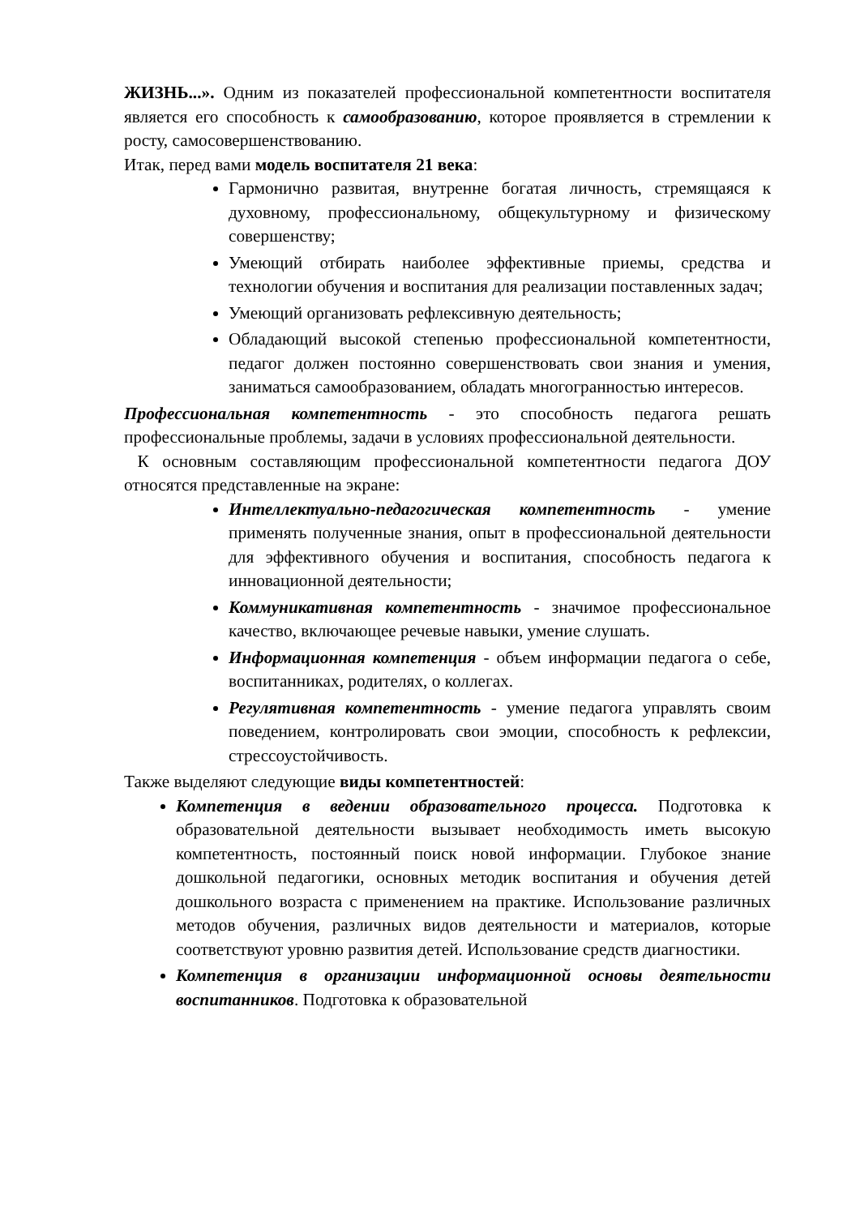ЖИЗНЬ...». Одним из показателей профессиональной компетентности воспитателя является его способность к самообразованию, которое проявляется в стремлении к росту, самосовершенствованию.
Итак, перед вами модель воспитателя 21 века:
Гармонично развитая, внутренне богатая личность, стремящаяся к духовному, профессиональному, общекультурному и физическому совершенству;
Умеющий отбирать наиболее эффективные приемы, средства и технологии обучения и воспитания для реализации поставленных задач;
Умеющий организовать рефлексивную деятельность;
Обладающий высокой степенью профессиональной компетентности, педагог должен постоянно совершенствовать свои знания и умения, заниматься самообразованием, обладать многогранностью интересов.
Профессиональная компетентность - это способность педагога решать профессиональные проблемы, задачи в условиях профессиональной деятельности.
К основным составляющим профессиональной компетентности педагога ДОУ относятся представленные на экране:
Интеллектуально-педагогическая компетентность - умение применять полученные знания, опыт в профессиональной деятельности для эффективного обучения и воспитания, способность педагога к инновационной деятельности;
Коммуникативная компетентность - значимое профессиональное качество, включающее речевые навыки, умение слушать.
Информационная компетенция - объем информации педагога о себе, воспитанниках, родителях, о коллегах.
Регулятивная компетентность - умение педагога управлять своим поведением, контролировать свои эмоции, способность к рефлексии, стрессоустойчивость.
Также выделяют следующие виды компетентностей:
Компетенция в ведении образовательного процесса. Подготовка к образовательной деятельности вызывает необходимость иметь высокую компетентность, постоянный поиск новой информации. Глубокое знание дошкольной педагогики, основных методик воспитания и обучения детей дошкольного возраста с применением на практике. Использование различных методов обучения, различных видов деятельности и материалов, которые соответствуют уровню развития детей. Использование средств диагностики.
Компетенция в организации информационной основы деятельности воспитанников. Подготовка к образовательной